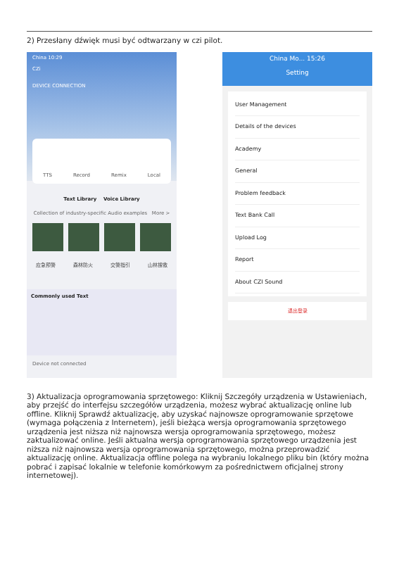2) Przesłany dźwięk musi być odtwarzany w czi pilot.
China 10:29
CZi
DEVICE CONNECTION
TTS Record Remix Local
Text Library Voice Library
Collection of industry-specific Audio examples More >
应急预警 森林防火 交警指引 山林搜救
Commonly used Text
Device not connected
China Mo... 15:26
Setting
User Management
Details of the devices
Academy
General
Problem feedback
Text Bank Call
Upload Log
Report
About CZI Sound
退出登录
3) Aktualizacja oprogramowania sprzętowego: Kliknij Szczegóły urządzenia w Ustawieniach, aby przejść do interfejsu szczegółów urządzenia, możesz wybrać aktualizację online lub offline. Kliknij Sprawdź aktualizację, aby uzyskać najnowsze oprogramowanie sprzętowe (wymaga połączenia z Internetem), jeśli bieżąca wersja oprogramowania sprzętowego urządzenia jest niższa niż najnowsza wersja oprogramowania sprzętowego, możesz zaktualizować online. Jeśli aktualna wersja oprogramowania sprzętowego urządzenia jest niższa niż najnowsza wersja oprogramowania sprzętowego, można przeprowadzić aktualizację online. Aktualizacja offline polega na wybraniu lokalnego pliku bin (który można pobrać i zapisać lokalnie w telefonie komórkowym za pośrednictwem oficjalnej strony internetowej).